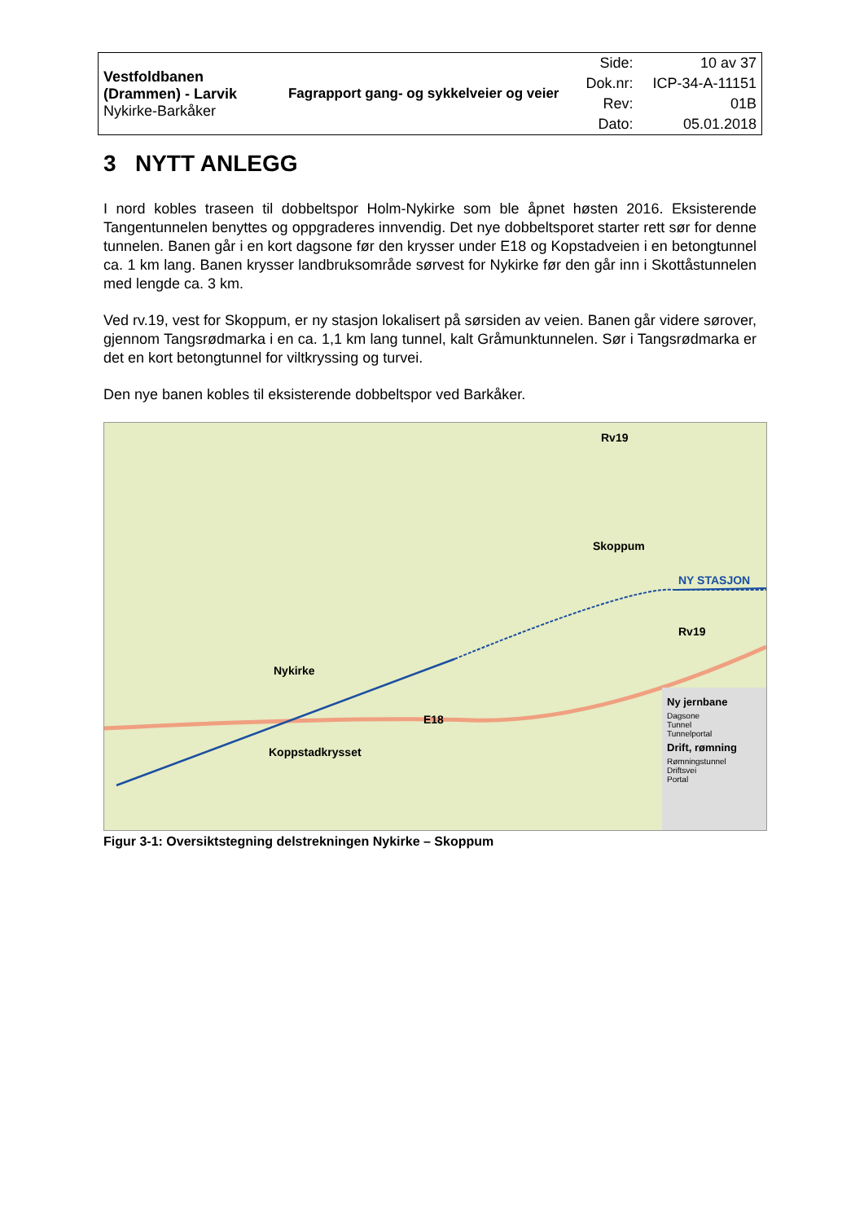| Vestfoldbanen (Drammen) - Larvik Nykirke-Barkåker | Fagrapport gang- og sykkelveier og veier | Side: | 10 av 37 |
| | | Dok.nr: | ICP-34-A-11151 |
| | | Rev: | 01B |
| | | Dato: | 05.01.2018 |
3 NYTT ANLEGG
I nord kobles traseen til dobbeltspor Holm-Nykirke som ble åpnet høsten 2016. Eksisterende Tangentunnelen benyttes og oppgraderes innvendig. Det nye dobbeltsporet starter rett sør for denne tunnelen. Banen går i en kort dagsone før den krysser under E18 og Kopstadveien i en betongtunnel ca. 1 km lang. Banen krysser landbruksområde sørvest for Nykirke før den går inn i Skottåstunnelen med lengde ca. 3 km.
Ved rv.19, vest for Skoppum, er ny stasjon lokalisert på sørsiden av veien. Banen går videre sørover, gjennom Tangsrødmarka i en ca. 1,1 km lang tunnel, kalt Gråmunktunnelen. Sør i Tangsrødmarka er det en kort betongtunnel for viltkryssing og turvei.
Den nye banen kobles til eksisterende dobbeltspor ved Barkåker.
Rv19
Skoppum
NY STASJON
Rv19
Nykirke
E18
Koppstadkrysset
Ny jernbane
Dagsone
Tunnel
Tunnelportal
Drift, rømning
Rømningstunnel
Driftsvei
Portal
Figur 3-1: Oversiktstegning delstrekningen Nykirke – Skoppum